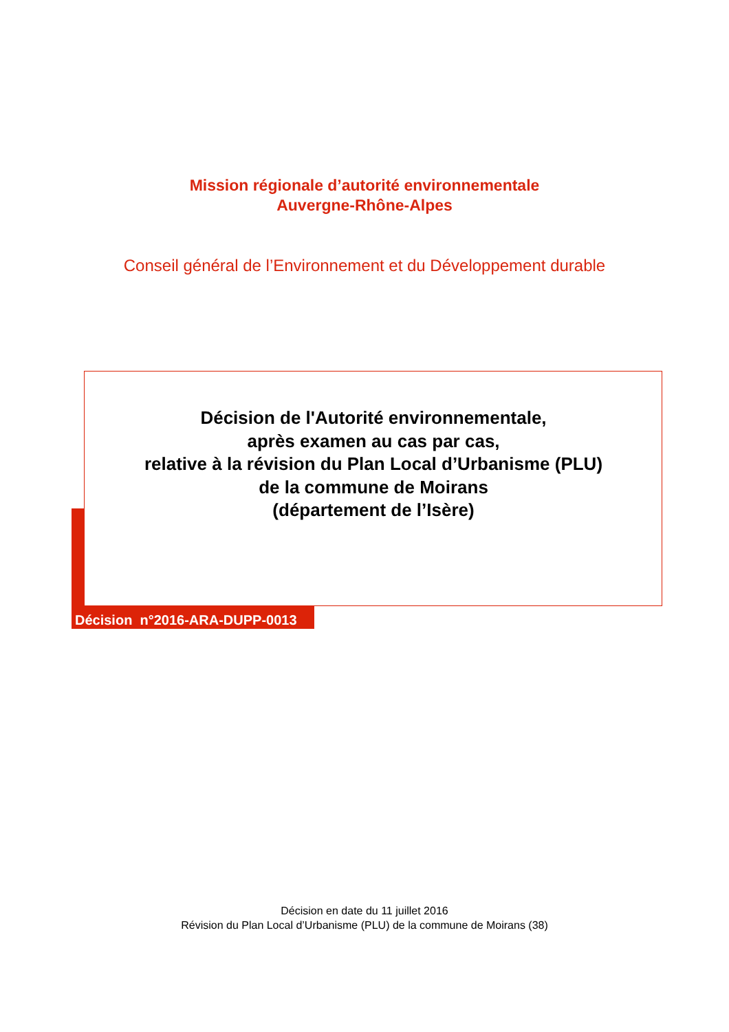Mission régionale d’autorité environnementale
Auvergne-Rhône-Alpes
Conseil général de l’Environnement et du Développement durable
Décision de l'Autorité environnementale,
après examen au cas par cas,
relative à la révision du Plan Local d’Urbanisme (PLU)
de la commune de Moirans
(département de l’Isère)
Décision n°2016-ARA-DUPP-0013
Décision en date du 11 juillet 2016
Révision du Plan Local d’Urbanisme (PLU) de la commune de Moirans (38)